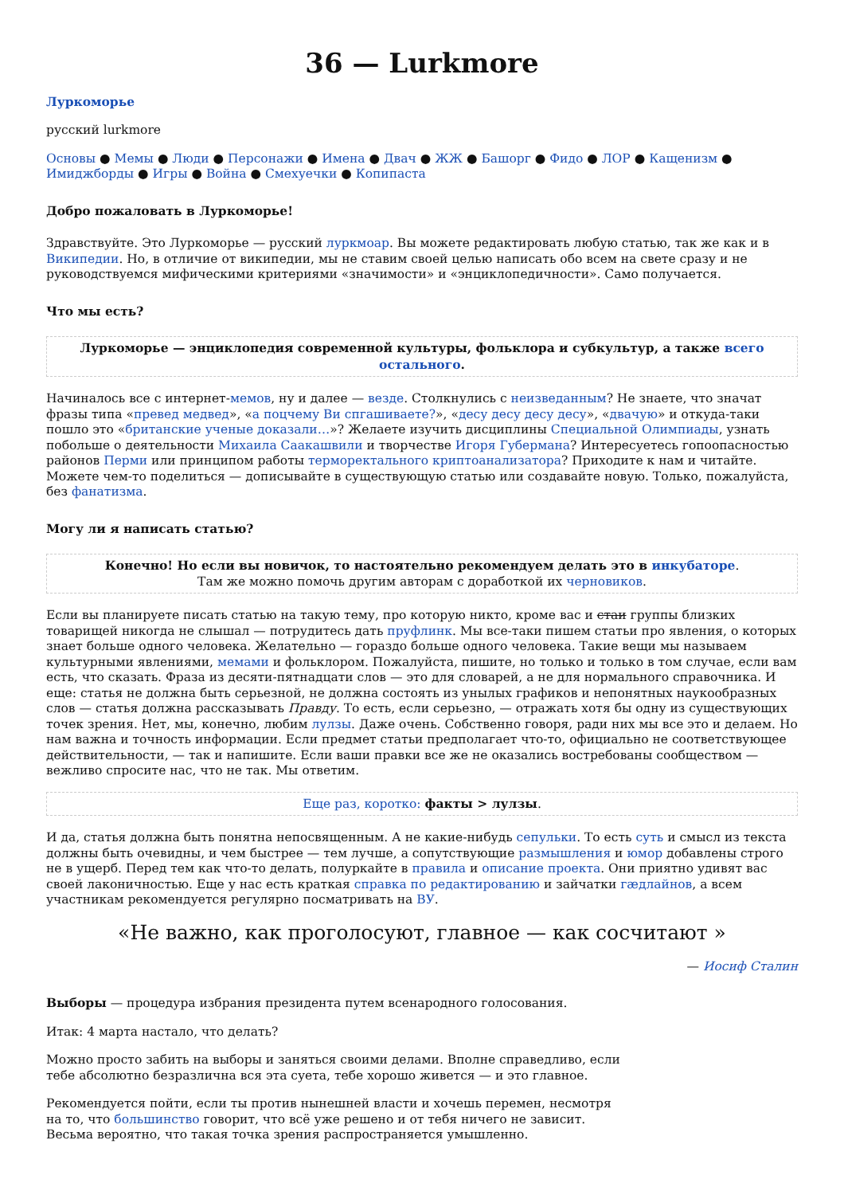36 — Lurkmore
Луркоморье
русский lurkmore
Основы ● Мемы ● Люди ● Персонажи ● Имена ● Двач ● ЖЖ ● Башорг ● Фидо ● ЛОР ● Кащенизм ● Имиджборды ● Игры ● Война ● Смехуечки ● Копипаста
Добро пожаловать в Луркоморье!
Здравствуйте. Это Луркоморье — русский луркмоар. Вы можете редактировать любую статью, так же как и в Википедии. Но, в отличие от википедии, мы не ставим своей целью написать обо всем на свете сразу и не руководствуемся мифическими критериями «значимости» и «энциклопедичности». Само получается.
Что мы есть?
Луркоморье — энциклопедия современной культуры, фольклора и субкультур, а также всего остального.
Начиналось все с интернет-мемов, ну и далее — везде. Столкнулись с неизведанным? Не знаете, что значат фразы типа «превед медвед», «а поцчему Ви спгашиваете?», «десу десу десу десу», «двачую» и откуда-таки пошло это «британские ученые доказали…»? Желаете изучить дисциплины Специальной Олимпиады, узнать побольше о деятельности Михаила Саакашвили и творчестве Игоря Губермана? Интересуетесь гопоопасностью районов Перми или принципом работы терморектального криптоанализатора? Приходите к нам и читайте. Можете чем-то поделиться — дописывайте в существующую статью или создавайте новую. Только, пожалуйста, без фанатизма.
Могу ли я написать статью?
Конечно! Но если вы новичок, то настоятельно рекомендуем делать это в инкубаторе.
Там же можно помочь другим авторам с доработкой их черновиков.
Если вы планируете писать статью на такую тему, про которую никто, кроме вас и стаи группы близких товарищей никогда не слышал — потрудитесь дать пруфлинк. Мы все-таки пишем статьи про явления, о которых знает больше одного человека. Желательно — гораздо больше одного человека. Такие вещи мы называем культурными явлениями, мемами и фольклором. Пожалуйста, пишите, но только и только в том случае, если вам есть, что сказать. Фраза из десяти-пятнадцати слов — это для словарей, а не для нормального справочника. И еще: статья не должна быть серьезной, не должна состоять из унылых графиков и непонятных наукообразных слов — статья должна рассказывать Правду. То есть, если серьезно, — отражать хотя бы одну из существующих точек зрения. Нет, мы, конечно, любим лулзы. Даже очень. Собственно говоря, ради них мы все это и делаем. Но нам важна и точность информации. Если предмет статьи предполагает что-то, официально не соответствующее действительности, — так и напишите. Если ваши правки все же не оказались востребованы сообществом — вежливо спросите нас, что не так. Мы ответим.
Еще раз, коротко: факты > лулзы.
И да, статья должна быть понятна непосвященным. А не какие-нибудь сепульки. То есть суть и смысл из текста должны быть очевидны, и чем быстрее — тем лучше, а сопутствующие размышления и юмор добавлены строго не в ущерб. Перед тем как что-то делать, полуркайте в правила и описание проекта. Они приятно удивят вас своей лаконичностью. Еще у нас есть краткая справка по редактированию и зайчатки гæдлайнов, а всем участникам рекомендуется регулярно посматривать на ВУ.
«Не важно, как проголосуют, главное — как сосчитают »
— Иосиф Сталин
Выборы — процедура избрания президента путем всенародного голосования.
Итак: 4 марта настало, что делать?
Можно просто забить на выборы и заняться своими делами. Вполне справедливо, если тебе абсолютно безразлична вся эта суета, тебе хорошо живется — и это главное.
Рекомендуется пойти, если ты против нынешней власти и хочешь перемен, несмотря на то, что большинство говорит, что всё уже решено и от тебя ничего не зависит. Весьма вероятно, что такая точка зрения распространяется умышленно.